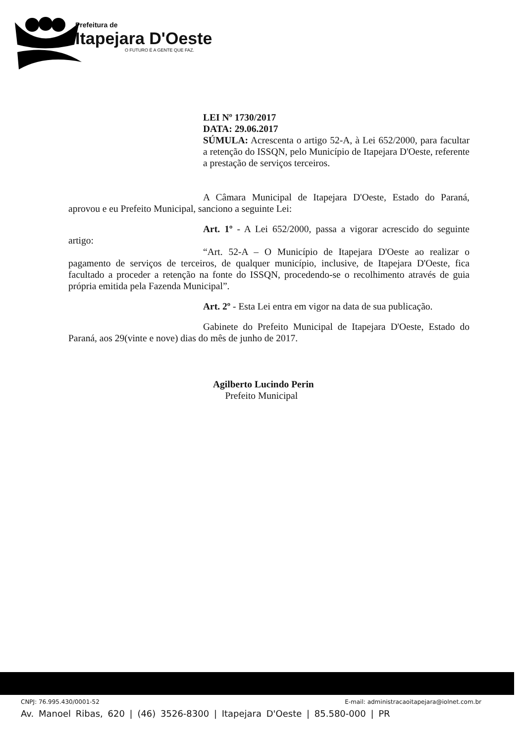Prefeitura de
Itapejara D'Oeste
O FUTURO É A GENTE QUE FAZ.
LEI Nº 1730/2017
DATA: 29.06.2017
SÚMULA: Acrescenta o artigo 52-A, à Lei 652/2000, para facultar a retenção do ISSQN, pelo Município de Itapejara D'Oeste, referente a prestação de serviços terceiros.
A Câmara Municipal de Itapejara D'Oeste, Estado do Paraná, aprovou e eu Prefeito Municipal, sanciono a seguinte Lei:
Art. 1º - A Lei 652/2000, passa a vigorar acrescido do seguinte artigo:
“Art. 52-A – O Município de Itapejara D'Oeste ao realizar o pagamento de serviços de terceiros, de qualquer município, inclusive, de Itapejara D'Oeste, fica facultado a proceder a retenção na fonte do ISSQN, procedendo-se o recolhimento através de guia própria emitida pela Fazenda Municipal”.
Art. 2º - Esta Lei entra em vigor na data de sua publicação.
Gabinete do Prefeito Municipal de Itapejara D'Oeste, Estado do Paraná, aos 29(vinte e nove) dias do mês de junho de 2017.
Agilberto Lucindo Perin
Prefeito Municipal
CNPJ: 76.995.430/0001-52 E-mail: administracaoitapejara@iolnet.com.br
Av. Manoel Ribas, 620 | (46) 3526-8300 | Itapejara D'Oeste | 85.580-000 | PR